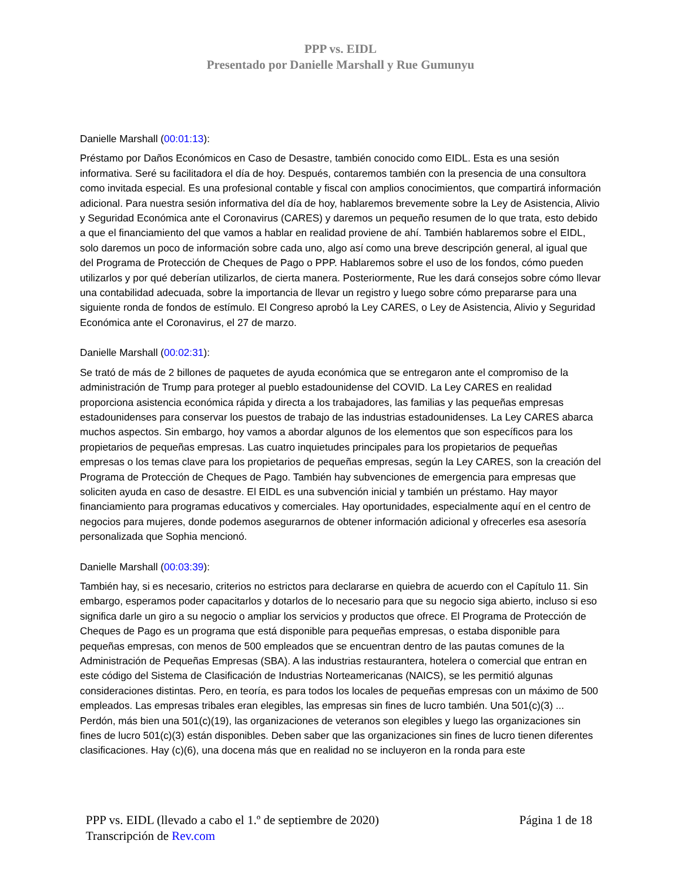PPP vs. EIDL
Presentado por Danielle Marshall y Rue Gumunyu
Danielle Marshall (00:01:13):
Préstamo por Daños Económicos en Caso de Desastre, también conocido como EIDL. Esta es una sesión informativa. Seré su facilitadora el día de hoy. Después, contaremos también con la presencia de una consultora como invitada especial. Es una profesional contable y fiscal con amplios conocimientos, que compartirá información adicional. Para nuestra sesión informativa del día de hoy, hablaremos brevemente sobre la Ley de Asistencia, Alivio y Seguridad Económica ante el Coronavirus (CARES) y daremos un pequeño resumen de lo que trata, esto debido a que el financiamiento del que vamos a hablar en realidad proviene de ahí. También hablaremos sobre el EIDL, solo daremos un poco de información sobre cada uno, algo así como una breve descripción general, al igual que del Programa de Protección de Cheques de Pago o PPP. Hablaremos sobre el uso de los fondos, cómo pueden utilizarlos y por qué deberían utilizarlos, de cierta manera. Posteriormente, Rue les dará consejos sobre cómo llevar una contabilidad adecuada, sobre la importancia de llevar un registro y luego sobre cómo prepararse para una siguiente ronda de fondos de estímulo. El Congreso aprobó la Ley CARES, o Ley de Asistencia, Alivio y Seguridad Económica ante el Coronavirus, el 27 de marzo.
Danielle Marshall (00:02:31):
Se trató de más de 2 billones de paquetes de ayuda económica que se entregaron ante el compromiso de la administración de Trump para proteger al pueblo estadounidense del COVID. La Ley CARES en realidad proporciona asistencia económica rápida y directa a los trabajadores, las familias y las pequeñas empresas estadounidenses para conservar los puestos de trabajo de las industrias estadounidenses. La Ley CARES abarca muchos aspectos. Sin embargo, hoy vamos a abordar algunos de los elementos que son específicos para los propietarios de pequeñas empresas. Las cuatro inquietudes principales para los propietarios de pequeñas empresas o los temas clave para los propietarios de pequeñas empresas, según la Ley CARES, son la creación del Programa de Protección de Cheques de Pago. También hay subvenciones de emergencia para empresas que soliciten ayuda en caso de desastre. El EIDL es una subvención inicial y también un préstamo. Hay mayor financiamiento para programas educativos y comerciales. Hay oportunidades, especialmente aquí en el centro de negocios para mujeres, donde podemos asegurarnos de obtener información adicional y ofrecerles esa asesoría personalizada que Sophia mencionó.
Danielle Marshall (00:03:39):
También hay, si es necesario, criterios no estrictos para declararse en quiebra de acuerdo con el Capítulo 11. Sin embargo, esperamos poder capacitarlos y dotarlos de lo necesario para que su negocio siga abierto, incluso si eso significa darle un giro a su negocio o ampliar los servicios y productos que ofrece. El Programa de Protección de Cheques de Pago es un programa que está disponible para pequeñas empresas, o estaba disponible para pequeñas empresas, con menos de 500 empleados que se encuentran dentro de las pautas comunes de la Administración de Pequeñas Empresas (SBA). A las industrias restaurantera, hotelera o comercial que entran en este código del Sistema de Clasificación de Industrias Norteamericanas (NAICS), se les permitió algunas consideraciones distintas. Pero, en teoría, es para todos los locales de pequeñas empresas con un máximo de 500 empleados. Las empresas tribales eran elegibles, las empresas sin fines de lucro también. Una 501(c)(3) ... Perdón, más bien una 501(c)(19), las organizaciones de veteranos son elegibles y luego las organizaciones sin fines de lucro 501(c)(3) están disponibles. Deben saber que las organizaciones sin fines de lucro tienen diferentes clasificaciones. Hay (c)(6), una docena más que en realidad no se incluyeron en la ronda para este
Página 1 de 18 PPP vs. EIDL (llevado a cabo el 1.º de septiembre de 2020)
Transcripción de Rev.com